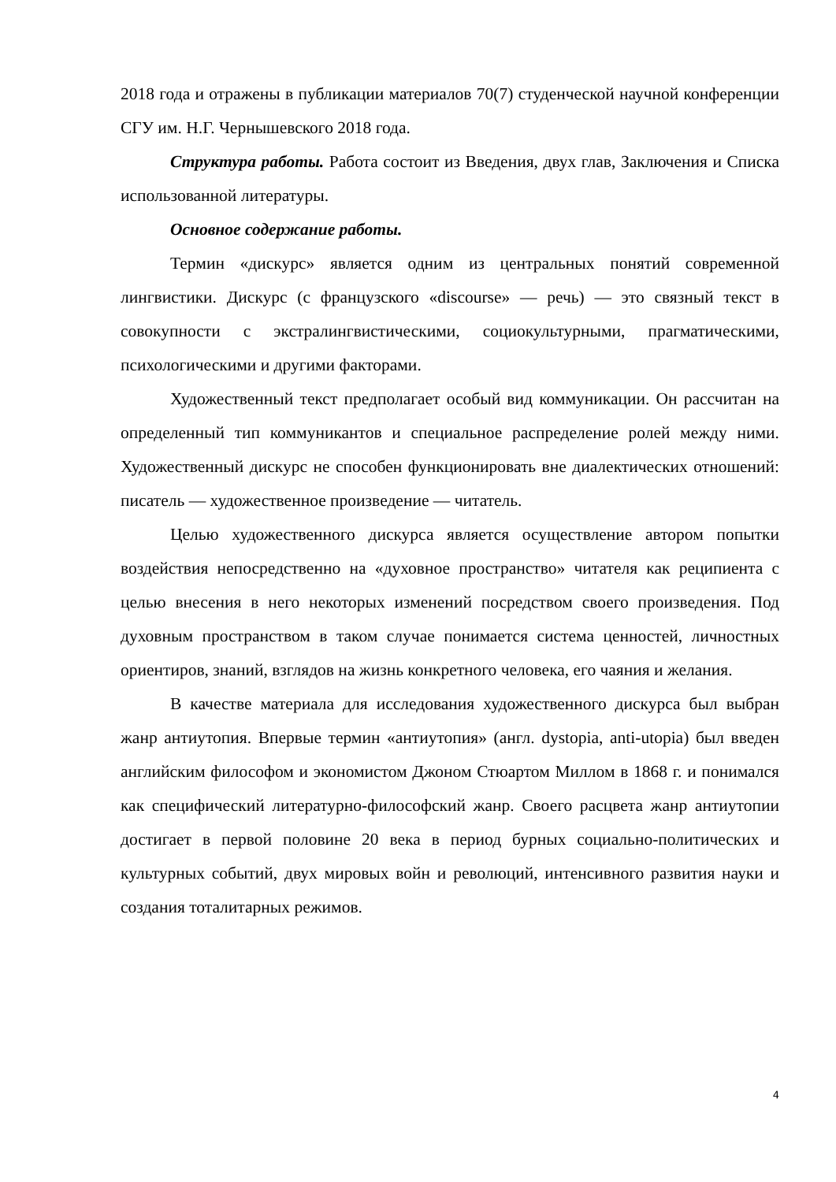2018 года и отражены в публикации материалов 70(7) студенческой научной конференции СГУ им. Н.Г. Чернышевского 2018 года.
Структура работы. Работа состоит из Введения, двух глав, Заключения и Списка использованной литературы.
Основное содержание работы.
Термин «дискурс» является одним из центральных понятий современной лингвистики. Дискурс (с французского «discourse» — речь) — это связный текст в совокупности с экстралингвистическими, социокультурными, прагматическими, психологическими и другими факторами.
Художественный текст предполагает особый вид коммуникации. Он рассчитан на определенный тип коммуникантов и специальное распределение ролей между ними. Художественный дискурс не способен функционировать вне диалектических отношений: писатель — художественное произведение — читатель.
Целью художественного дискурса является осуществление автором попытки воздействия непосредственно на «духовное пространство» читателя как реципиента с целью внесения в него некоторых изменений посредством своего произведения. Под духовным пространством в таком случае понимается система ценностей, личностных ориентиров, знаний, взглядов на жизнь конкретного человека, его чаяния и желания.
В качестве материала для исследования художественного дискурса был выбран жанр антиутопия. Впервые термин «антиутопия» (англ. dystopia, anti-utopia) был введен английским философом и экономистом Джоном Стюартом Миллом в 1868 г. и понимался как специфический литературно-философский жанр. Своего расцвета жанр антиутопии достигает в первой половине 20 века в период бурных социально-политических и культурных событий, двух мировых войн и революций, интенсивного развития науки и создания тоталитарных режимов.
4